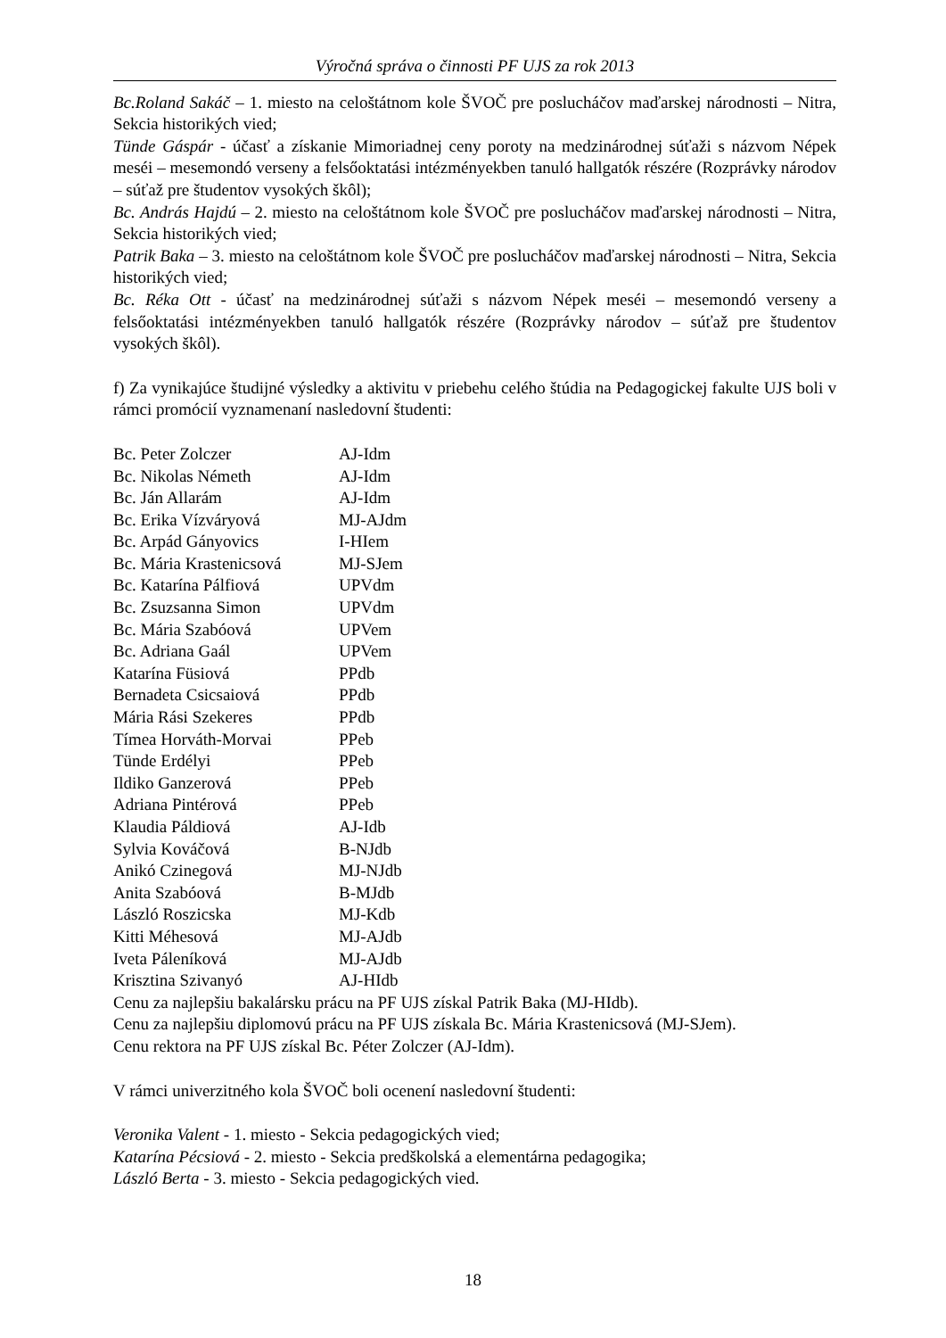Výročná správa o činnosti PF UJS za rok 2013
Bc.Roland Sakáč – 1. miesto na celoštátnom kole ŠVOČ pre poslucháčov maďarskej národnosti – Nitra, Sekcia historikých vied;
Tünde Gáspár - účasť a získanie Mimoriadnej ceny poroty na medzinárodnej súťaži s názvom Népek meséi – mesemondó verseny a felsőoktatási intézményekben tanuló hallgatók részére (Rozprávky národov – súťaž pre študentov vysokých škôl);
Bc. András Hajdú – 2. miesto na celoštátnom kole ŠVOČ pre poslucháčov maďarskej národnosti – Nitra, Sekcia historikých vied;
Patrik Baka – 3. miesto na celoštátnom kole ŠVOČ pre poslucháčov maďarskej národnosti – Nitra, Sekcia historikých vied;
Bc. Réka Ott - účasť na medzinárodnej súťaži s názvom Népek meséi – mesemondó verseny a felsőoktatási intézményekben tanuló hallgatók részére (Rozprávky národov – súťaž pre študentov vysokých škôl).
f) Za vynikajúce študijné výsledky a aktivitu v priebehu celého štúdia na Pedagogickej fakulte UJS boli v rámci promócií vyznamenaní nasledovní študenti:
| Bc. Peter Zolczer | AJ-Idm |
| Bc. Nikolas Németh | AJ-Idm |
| Bc. Ján Allarám | AJ-Idm |
| Bc. Erika Vízváryová | MJ-AJdm |
| Bc. Arpád Gányovics | I-HIem |
| Bc. Mária Krastenicsová | MJ-SJem |
| Bc. Katarína Pálfiová | UPVdm |
| Bc. Zsuzsanna Simon | UPVdm |
| Bc. Mária Szabóová | UPVem |
| Bc. Adriana Gaál | UPVem |
| Katarína Füsiová | PPdb |
| Bernadeta Csicsaiová | PPdb |
| Mária Rási Szekeres | PPdb |
| Tímea Horváth-Morvai | PPeb |
| Tünde Erdélyi | PPeb |
| Ildiko Ganzerová | PPeb |
| Adriana Pintérová | PPeb |
| Klaudia Páldiová | AJ-Idb |
| Sylvia Kováčová | B-NJdb |
| Anikó Czinegová | MJ-NJdb |
| Anita Szabóová | B-MJdb |
| László Roszicska | MJ-Kdb |
| Kitti Méhesová | MJ-AJdb |
| Iveta Páleníková | MJ-AJdb |
| Krisztina Szivanyó | AJ-HIdb |
Cenu za najlepšiu bakalársku prácu na PF UJS získal Patrik Baka (MJ-HIdb).
Cenu za najlepšiu diplomovú prácu na PF UJS získala Bc. Mária Krastenicsová (MJ-SJem).
Cenu rektora na PF UJS získal Bc. Péter Zolczer (AJ-Idm).
V rámci univerzitného kola ŠVOČ boli ocenení nasledovní študenti:
Veronika Valent - 1. miesto - Sekcia pedagogických vied;
Katarína Pécsiová - 2. miesto - Sekcia predškolská a elementárna pedagogika;
László Berta - 3. miesto - Sekcia pedagogických vied.
18